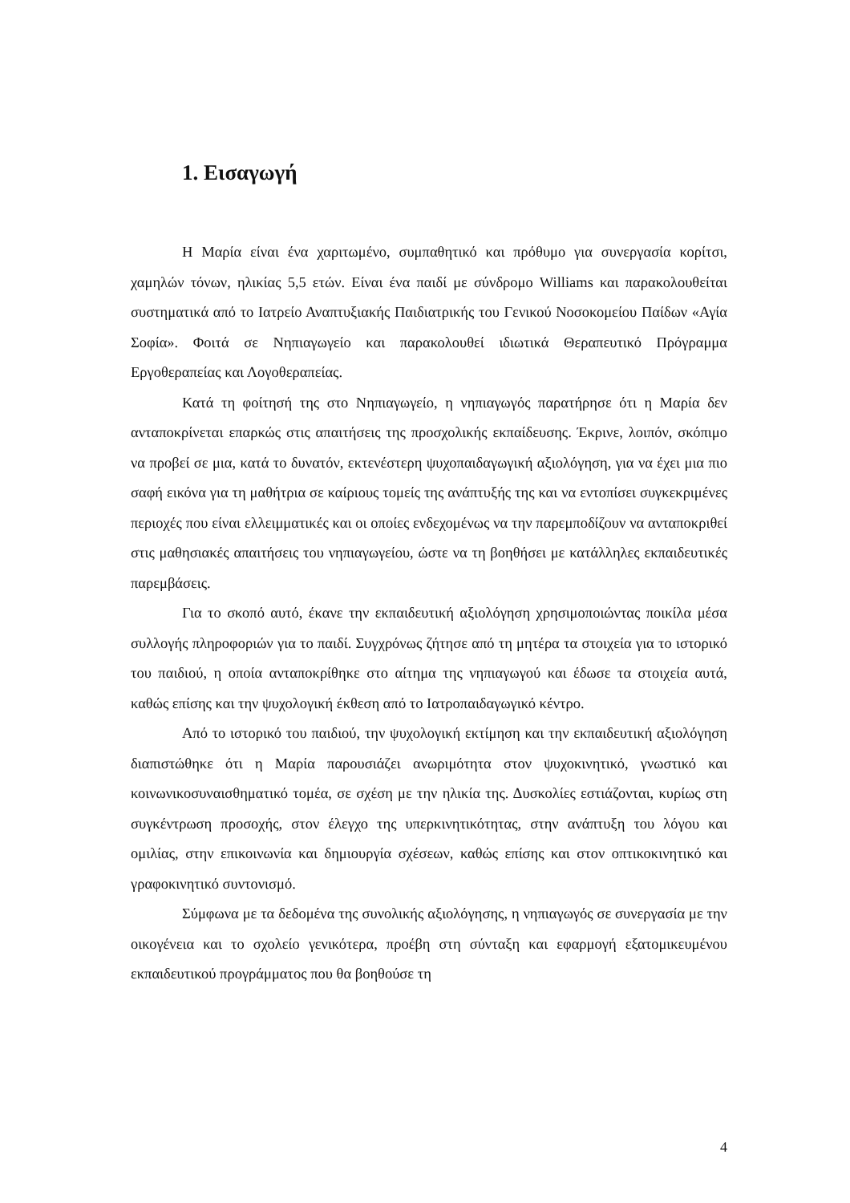1. Εισαγωγή
Η Μαρία είναι ένα χαριτωμένο, συμπαθητικό και πρόθυμο για συνεργασία κορίτσι, χαμηλών τόνων, ηλικίας 5,5 ετών. Είναι ένα παιδί με σύνδρομο Williams και παρακολουθείται συστηματικά από το Ιατρείο Αναπτυξιακής Παιδιατρικής του Γενικού Νοσοκομείου Παίδων «Αγία Σοφία». Φοιτά σε Νηπιαγωγείο και παρακολουθεί ιδιωτικά Θεραπευτικό Πρόγραμμα Εργοθεραπείας και Λογοθεραπείας.
Κατά τη φοίτησή της στο Νηπιαγωγείο, η νηπιαγωγός παρατήρησε ότι η Μαρία δεν ανταποκρίνεται επαρκώς στις απαιτήσεις της προσχολικής εκπαίδευσης. Έκρινε, λοιπόν, σκόπιμο να προβεί σε μια, κατά το δυνατόν, εκτενέστερη ψυχοπαιδαγωγική αξιολόγηση, για να έχει μια πιο σαφή εικόνα για τη μαθήτρια σε καίριους τομείς της ανάπτυξής της και να εντοπίσει συγκεκριμένες περιοχές που είναι ελλειμματικές και οι οποίες ενδεχομένως να την παρεμποδίζουν να ανταποκριθεί στις μαθησιακές απαιτήσεις του νηπιαγωγείου, ώστε να τη βοηθήσει με κατάλληλες εκπαιδευτικές παρεμβάσεις.
Για το σκοπό αυτό, έκανε την εκπαιδευτική αξιολόγηση χρησιμοποιώντας ποικίλα μέσα συλλογής πληροφοριών για το παιδί. Συγχρόνως ζήτησε από τη μητέρα τα στοιχεία για το ιστορικό του παιδιού, η οποία ανταποκρίθηκε στο αίτημα της νηπιαγωγού και έδωσε τα στοιχεία αυτά, καθώς επίσης και την ψυχολογική έκθεση από το Ιατροπαιδαγωγικό κέντρο.
Από το ιστορικό του παιδιού, την ψυχολογική εκτίμηση και την εκπαιδευτική αξιολόγηση διαπιστώθηκε ότι η Μαρία παρουσιάζει ανωριμότητα στον ψυχοκινητικό, γνωστικό και κοινωνικοσυναισθηματικό τομέα, σε σχέση με την ηλικία της. Δυσκολίες εστιάζονται, κυρίως στη συγκέντρωση προσοχής, στον έλεγχο της υπερκινητικότητας, στην ανάπτυξη του λόγου και ομιλίας, στην επικοινωνία και δημιουργία σχέσεων, καθώς επίσης και στον οπτικοκινητικό και γραφοκινητικό συντονισμό.
Σύμφωνα με τα δεδομένα της συνολικής αξιολόγησης, η νηπιαγωγός σε συνεργασία με την οικογένεια και το σχολείο γενικότερα, προέβη στη σύνταξη και εφαρμογή εξατομικευμένου εκπαιδευτικού προγράμματος που θα βοηθούσε τη
4